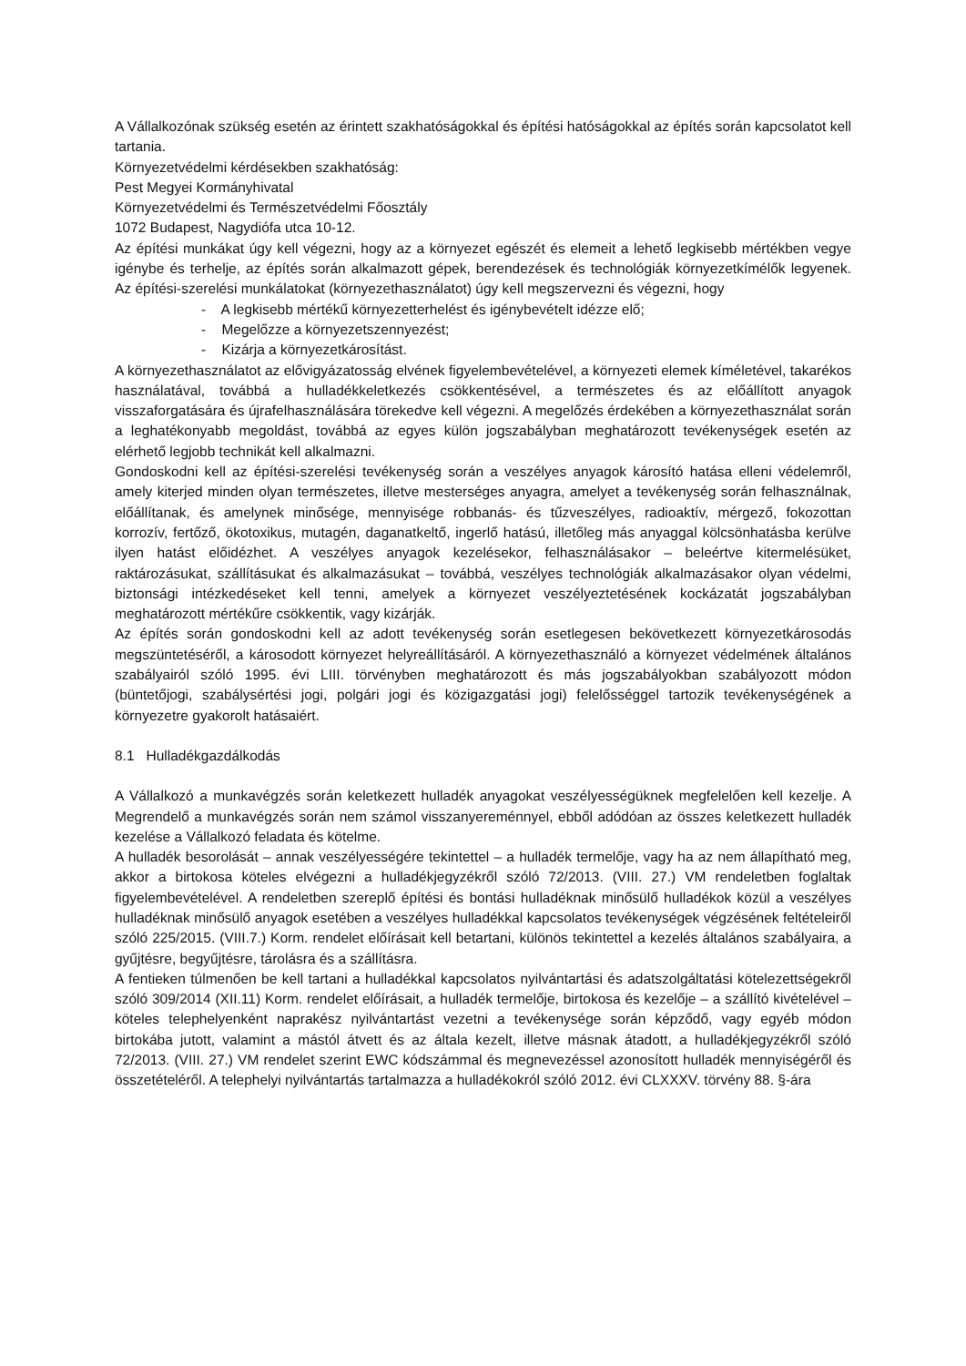A Vállalkozónak szükség esetén az érintett szakhatóságokkal és építési hatóságokkal az építés során kapcsolatot kell tartania.
Környezetvédelmi kérdésekben szakhatóság:
Pest Megyei Kormányhivatal
Környezetvédelmi és Természetvédelmi Főosztály
1072 Budapest, Nagydiófa utca 10-12.
Az építési munkákat úgy kell végezni, hogy az a környezet egészét és elemeit a lehető legkisebb mértékben vegye igénybe és terhelje, az építés során alkalmazott gépek, berendezések és technológiák környezetkímélők legyenek. Az építési-szerelési munkálatokat (környezethasználatot) úgy kell megszervezni és végezni, hogy
- A legkisebb mértékű környezetterhelést és igénybevételt idézze elő;
- Megelőzze a környezetszennyezést;
- Kizárja a környezetkárosítást.
A környezethasználatot az elővigyázatosság elvének figyelembevételével, a környezeti elemek kíméletével, takarékos használatával, továbbá a hulladékkeletkezés csökkentésével, a természetes és az előállított anyagok visszaforgatására és újrafelhasználására törekedve kell végezni. A megelőzés érdekében a környezethasználat során a leghatékonyabb megoldást, továbbá az egyes külön jogszabályban meghatározott tevékenységek esetén az elérhető legjobb technikát kell alkalmazni.
Gondoskodni kell az építési-szerelési tevékenység során a veszélyes anyagok károsító hatása elleni védelemről, amely kiterjed minden olyan természetes, illetve mesterséges anyagra, amelyet a tevékenység során felhasználnak, előállítanak, és amelynek minősége, mennyisége robbanás- és tűzveszélyes, radioaktív, mérgező, fokozottan korrozív, fertőző, ökotoxikus, mutagén, daganatkeltő, ingerlő hatású, illetőleg más anyaggal kölcsönhatásba kerülve ilyen hatást előidézhet. A veszélyes anyagok kezelésekor, felhasználásakor – beleértve kitermelésüket, raktározásukat, szállításukat és alkalmazásukat – továbbá, veszélyes technológiák alkalmazásakor olyan védelmi, biztonsági intézkedéseket kell tenni, amelyek a környezet veszélyeztetésének kockázatát jogszabályban meghatározott mértékűre csökkentik, vagy kizárják.
Az építés során gondoskodni kell az adott tevékenység során esetlegesen bekövetkezett környezetkárosodás megszüntetéséről, a károsodott környezet helyreállításáról. A környezethasználó a környezet védelmének általános szabályairól szóló 1995. évi LIII. törvényben meghatározott és más jogszabályokban szabályozott módon (büntetőjogi, szabálysértési jogi, polgári jogi és közigazgatási jogi) felelősséggel tartozik tevékenységének a környezetre gyakorolt hatásaiért.
8.1 Hulladékgazdálkodás
A Vállalkozó a munkavégzés során keletkezett hulladék anyagokat veszélyességüknek megfelelően kell kezelje. A Megrendelő a munkavégzés során nem számol visszanyereménnyel, ebből adódóan az összes keletkezett hulladék kezelése a Vállalkozó feladata és kötelme.
A hulladék besorolását – annak veszélyességére tekintettel – a hulladék termelője, vagy ha az nem állapítható meg, akkor a birtokosa köteles elvégezni a hulladékjegyzékről szóló 72/2013. (VIII. 27.) VM rendeletben foglaltak figyelembevételével. A rendeletben szereplő építési és bontási hulladéknak minősülő hulladékok közül a veszélyes hulladéknak minősülő anyagok esetében a veszélyes hulladékkal kapcsolatos tevékenységek végzésének feltételeiről szóló 225/2015. (VIII.7.) Korm. rendelet előírásait kell betartani, különös tekintettel a kezelés általános szabályaira, a gyűjtésre, begyűjtésre, tárolásra és a szállításra.
A fentieken túlmenően be kell tartani a hulladékkal kapcsolatos nyilvántartási és adatszolgáltatási kötelezettségekről szóló 309/2014 (XII.11) Korm. rendelet előírásait, a hulladék termelője, birtokosa és kezelője – a szállító kivételével – köteles telephelyenként naprakész nyilvántartást vezetni a tevékenysége során képződő, vagy egyéb módon birtokába jutott, valamint a mástól átvett és az általa kezelt, illetve másnak átadott, a hulladékjegyzékről szóló 72/2013. (VIII. 27.) VM rendelet szerint EWC kódszámmal és megnevezéssel azonosított hulladék mennyiségéről és összetételéről. A telephelyi nyilvántartás tartalmazza a hulladékokról szóló 2012. évi CLXXXV. törvény 88. §-ára